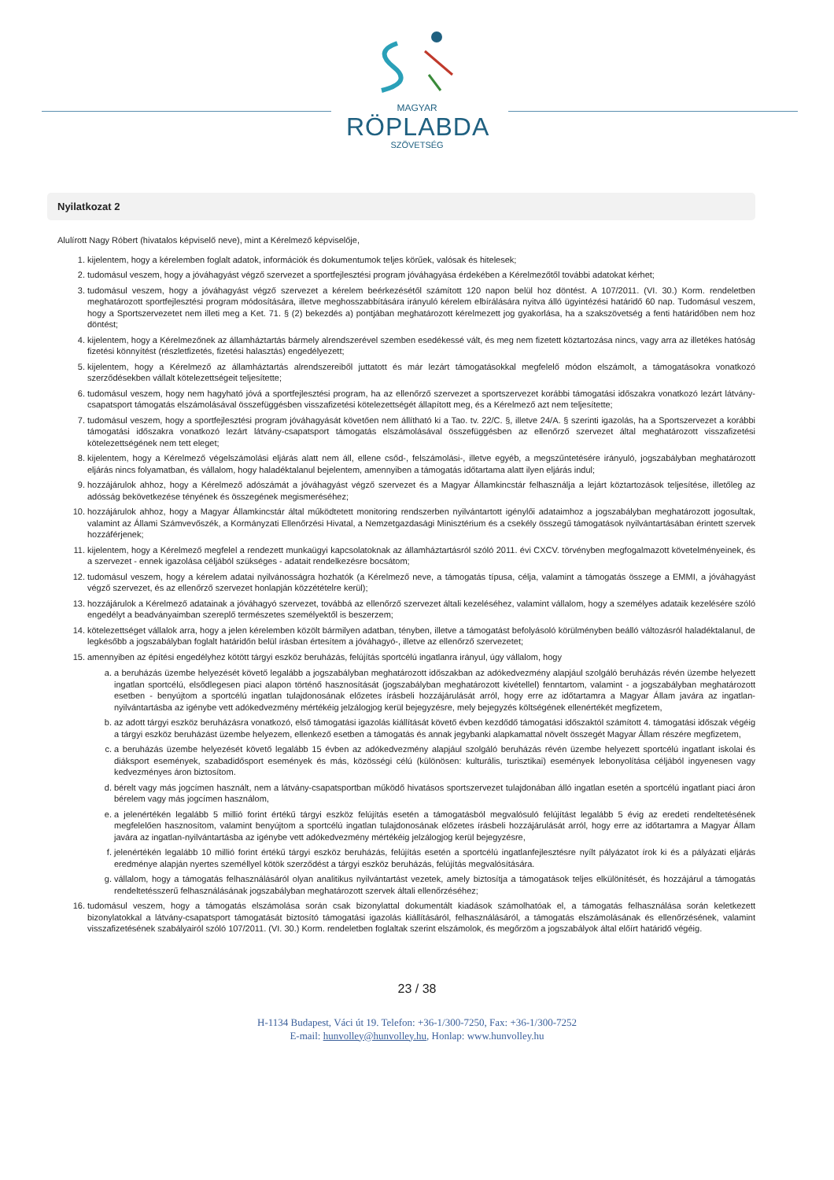MAGYAR
RÖPLABDA
SZÖVETSÉG
Nyilatkozat 2
Alulírott Nagy Róbert (hivatalos képviselő neve), mint a Kérelmező képviselője,
1. kijelentem, hogy a kérelemben foglalt adatok, információk és dokumentumok teljes körűek, valósak és hitelesek;
2. tudomásul veszem, hogy a jóváhagyást végző szervezet a sportfejlesztési program jóváhagyása érdekében a Kérelmezőtől további adatokat kérhet;
3. tudomásul veszem, hogy a jóváhagyást végző szervezet a kérelem beérkezésétől számított 120 napon belül hoz döntést. A 107/2011. (VI. 30.) Korm. rendeletben meghatározott sportfejlesztési program módosítására, illetve meghosszabbítására irányuló kérelem elbírálására nyitva álló ügyintézési határidő 60 nap. Tudomásul veszem, hogy a Sportszervezetet nem illeti meg a Ket. 71. § (2) bekezdés a) pontjában meghatározott kérelmezett jog gyakorlása, ha a szakszövetség a fenti határidőben nem hoz döntést;
4. kijelentem, hogy a Kérelmezőnek az államháztartás bármely alrendszerével szemben esedékessé vált, és meg nem fizetett köztartozása nincs, vagy arra az illetékes hatóság fizetési könnyítést (részletfizetés, fizetési halasztás) engedélyezett;
5. kijelentem, hogy a Kérelmező az államháztartás alrendszereiből juttatott és már lezárt támogatásokkal megfelelő módon elszámolt, a támogatásokra vonatkozó szerződésekben vállalt kötelezettségeit teljesítette;
6. tudomásul veszem, hogy nem hagyható jóvá a sportfejlesztési program, ha az ellenőrző szervezet a sportszervezet korábbi támogatási időszakra vonatkozó lezárt látvány-csapatsport támogatás elszámolásával összefüggésben visszafizetési kötelezettségét állapított meg, és a Kérelmező azt nem teljesítette;
7. tudomásul veszem, hogy a sportfejlesztési program jóváhagyását követően nem állítható ki a Tao. tv. 22/C. §, illetve 24/A. § szerinti igazolás, ha a Sportszervezet a korábbi támogatási időszakra vonatkozó lezárt látvány-csapatsport támogatás elszámolásával összefüggésben az ellenőrző szervezet által meghatározott visszafizetési kötelezettségének nem tett eleget;
8. kijelentem, hogy a Kérelmező végelszámolási eljárás alatt nem áll, ellene csőd-, felszámolási-, illetve egyéb, a megszűntetésére irányuló, jogszabályban meghatározott eljárás nincs folyamatban, és vállalom, hogy haladéktalanul bejelentem, amennyiben a támogatás időtartama alatt ilyen eljárás indul;
9. hozzájárulok ahhoz, hogy a Kérelmező adószámát a jóváhagyást végző szervezet és a Magyar Államkincstár felhasználja a lejárt köztartozások teljesítése, illetőleg az adósság bekövetkezése tényének és összegének megismeréséhez;
10. hozzájárulok ahhoz, hogy a Magyar Államkincstár által működtetett monitoring rendszerben nyilvántartott igénylői adataimhoz a jogszabályban meghatározott jogosultak, valamint az Állami Számvevőszék, a Kormányzati Ellenőrzési Hivatal, a Nemzetgazdasági Minisztérium és a csekély összegű támogatások nyilvántartásában érintett szervek hozzáférjenek;
11. kijelentem, hogy a Kérelmező megfelel a rendezett munkaügyi kapcsolatoknak az államháztartásról szóló 2011. évi CXCV. törvényben megfogalmazott követelményeinek, és a szervezet - ennek igazolása céljából szükséges - adatait rendelkezésre bocsátom;
12. tudomásul veszem, hogy a kérelem adatai nyilvánosságra hozhatók (a Kérelmező neve, a támogatás típusa, célja, valamint a támogatás összege a EMMI, a jóváhagyást végző szervezet, és az ellenőrző szervezet honlapján közzétételre kerül);
13. hozzájárulok a Kérelmező adatainak a jóváhagyó szervezet, továbbá az ellenőrző szervezet általi kezeléséhez, valamint vállalom, hogy a személyes adataik kezelésére szóló engedélyt a beadványaimban szereplő természetes személyektől is beszerzem;
14. kötelezettséget vállalok arra, hogy a jelen kérelemben közölt bármilyen adatban, tényben, illetve a támogatást befolyásoló körülményben beálló változásról haladéktalanul, de legkésőbb a jogszabályban foglalt határidőn belül írásban értesítem a jóváhagyó-, illetve az ellenőrző szervezetet;
15. amennyiben az építési engedélyhez kötött tárgyi eszköz beruházás, felújítás sportcélú ingatlanra irányul, úgy vállalom, hogy
a. a beruházás üzembe helyezését követő legalább a jogszabályban meghatározott időszakban az adókedvezmény alapjául szolgáló beruházás révén üzembe helyezett ingatlan sportcélú, elsődlegesen piaci alapon történő hasznosítását (jogszabályban meghatározott kivétellel) fenntartom, valamint - a jogszabályban meghatározott esetben - benyújtom a sportcélú ingatlan tulajdonosának előzetes írásbeli hozzájárulását arról, hogy erre az időtartamra a Magyar Állam javára az ingatlan-nyilvántartásba az igénybe vett adókedvezmény mértékéig jelzálogjog kerül bejegyzésre, mely bejegyzés költségének ellenértékét megfizetem,
b. az adott tárgyi eszköz beruházásra vonatkozó, első támogatási igazolás kiállítását követő évben kezdődő támogatási időszaktól számított 4. támogatási időszak végéig a tárgyi eszköz beruházást üzembe helyezem, ellenkező esetben a támogatás és annak jegybanki alapkamattal növelt összegét Magyar Állam részére megfizetem,
c. a beruházás üzembe helyezését követő legalább 15 évben az adókedvezmény alapjául szolgáló beruházás révén üzembe helyezett sportcélú ingatlant iskolai és diáksport események, szabadidősport események és más, közösségi célú (különösen: kulturális, turisztikai) események lebonyolítása céljából ingyenesen vagy kedvezményes áron biztosítom.
d. bérelt vagy más jogcímen használt, nem a látvány-csapatsportban működő hivatásos sportszervezet tulajdonában álló ingatlan esetén a sportcélú ingatlant piaci áron bérelem vagy más jogcímen használom,
e. a jelenértékén legalább 5 millió forint értékű tárgyi eszköz felújítás esetén a támogatásból megvalósuló felújítást legalább 5 évig az eredeti rendeltetésének megfelelően hasznosítom, valamint benyújtom a sportcélú ingatlan tulajdonosának előzetes írásbeli hozzájárulását arról, hogy erre az időtartamra a Magyar Állam javára az ingatlan-nyilvántartásba az igénybe vett adókedvezmény mértékéig jelzálogjog kerül bejegyzésre,
f. jelenértékén legalább 10 millió forint értékű tárgyi eszköz beruházás, felújítás esetén a sportcélú ingatlanfejlesztésre nyílt pályázatot írok ki és a pályázati eljárás eredménye alapján nyertes személlyel kötök szerződést a tárgyi eszköz beruházás, felújítás megvalósítására.
g. vállalom, hogy a támogatás felhasználásáról olyan analitikus nyilvántartást vezetek, amely biztosítja a támogatások teljes elkülönítését, és hozzájárul a támogatás rendeltetésszerű felhasználásának jogszabályban meghatározott szervek általi ellenőrzéséhez;
16. tudomásul veszem, hogy a támogatás elszámolása során csak bizonylattal dokumentált kiadások számolhatóak el, a támogatás felhasználása során keletkezett bizonylatokkal a látvány-csapatsport támogatását biztosító támogatási igazolás kiállításáról, felhasználásáról, a támogatás elszámolásának és ellenőrzésének, valamint visszafizetésének szabályairól szóló 107/2011. (VI. 30.) Korm. rendeletben foglaltak szerint elszámolok, és megőrzöm a jogszabályok által előírt határidő végéig.
23 / 38
H-1134 Budapest, Váci út 19. Telefon: +36-1/300-7250, Fax: +36-1/300-7252
E-mail: hunvolley@hunvolley.hu, Honlap: www.hunvolley.hu